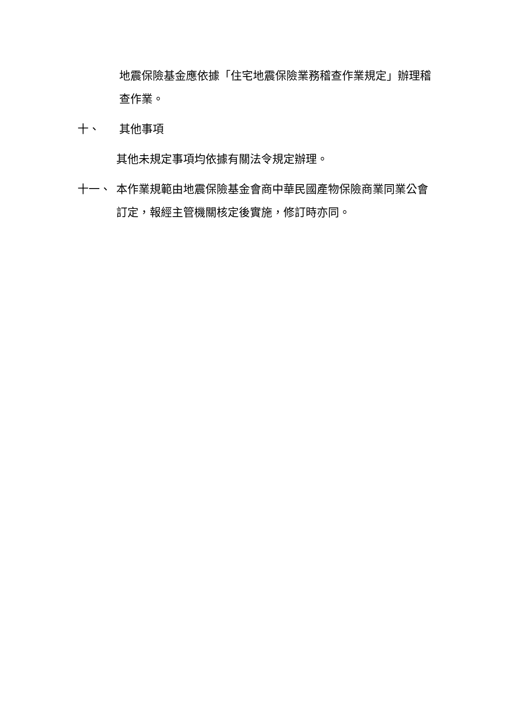地震保險基金應依據「住宅地震保險業務稽查作業規定」辦理稽查作業。
十、 其他事項
其他未規定事項均依據有關法令規定辦理。
十一、 本作業規範由地震保險基金會商中華民國產物保險商業同業公會訂定，報經主管機關核定後實施，修訂時亦同。